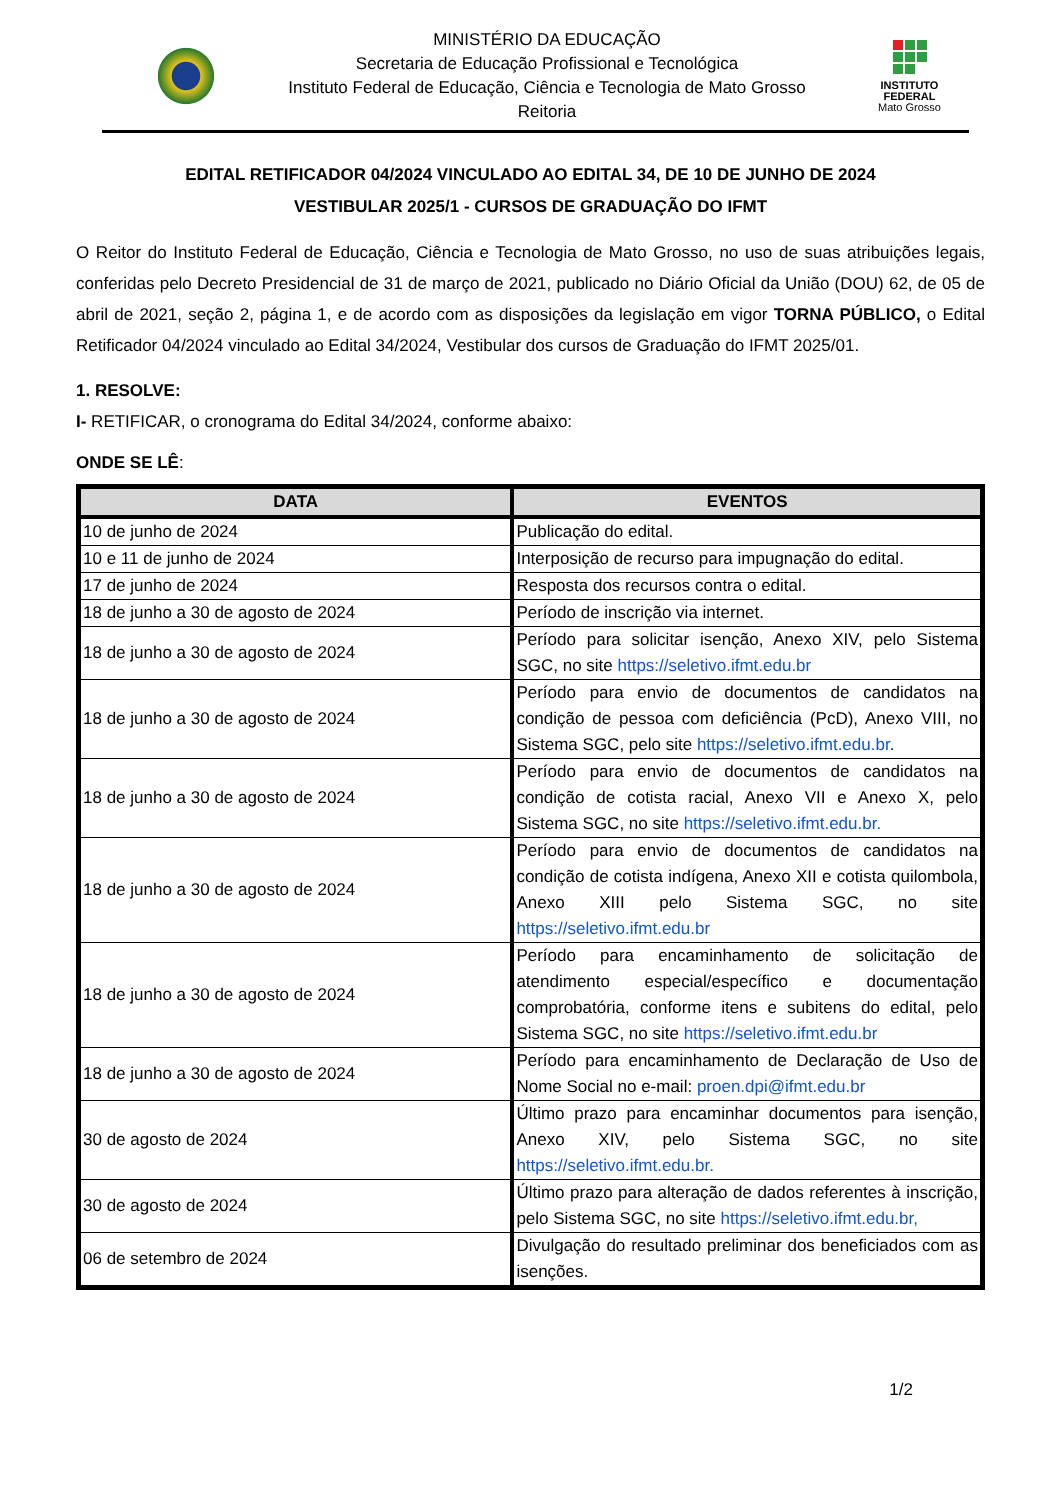MINISTÉRIO DA EDUCAÇÃO
Secretaria de Educação Profissional e Tecnológica
Instituto Federal de Educação, Ciência e Tecnologia de Mato Grosso
Reitoria
INSTITUTO
FEDERAL
Mato Grosso
EDITAL RETIFICADOR 04/2024 VINCULADO AO EDITAL 34, DE 10 DE JUNHO DE 2024
VESTIBULAR 2025/1 - CURSOS DE GRADUAÇÃO DO IFMT
O Reitor do Instituto Federal de Educação, Ciência e Tecnologia de Mato Grosso, no uso de suas atribuições legais, conferidas pelo Decreto Presidencial de 31 de março de 2021, publicado no Diário Oficial da União (DOU) 62, de 05 de abril de 2021, seção 2, página 1, e de acordo com as disposições da legislação em vigor TORNA PÚBLICO, o Edital Retificador 04/2024 vinculado ao Edital 34/2024, Vestibular dos cursos de Graduação do IFMT 2025/01.
1. RESOLVE:
I- RETIFICAR, o cronograma do Edital 34/2024, conforme abaixo:
ONDE SE LÊ:
| DATA | EVENTOS |
| --- | --- |
| 10 de junho de 2024 | Publicação do edital. |
| 10 e 11 de junho de 2024 | Interposição de recurso para impugnação do edital. |
| 17 de junho de 2024 | Resposta dos recursos contra o edital. |
| 18 de junho a 30 de agosto de 2024 | Período de inscrição via internet. |
| 18 de junho a 30 de agosto de 2024 | Período para solicitar isenção, Anexo XIV, pelo Sistema SGC, no site https://seletivo.ifmt.edu.br |
| 18 de junho a 30 de agosto de 2024 | Período para envio de documentos de candidatos na condição de pessoa com deficiência (PcD), Anexo VIII, no Sistema SGC, pelo site https://seletivo.ifmt.edu.br . |
| 18 de junho a 30 de agosto de 2024 | Período para envio de documentos de candidatos na condição de cotista racial, Anexo VII e Anexo X, pelo Sistema SGC, no site https://seletivo.ifmt.edu.br. |
| 18 de junho a 30 de agosto de 2024 | Período para envio de documentos de candidatos na condição de cotista indígena, Anexo XII e cotista quilombola, Anexo XIII pelo Sistema SGC, no site https://seletivo.ifmt.edu.br |
| 18 de junho a 30 de agosto de 2024 | Período para encaminhamento de solicitação de atendimento especial/específico e documentação comprobatória, conforme itens e subitens do edital, pelo Sistema SGC, no site https://seletivo.ifmt.edu.br |
| 18 de junho a 30 de agosto de 2024 | Período para encaminhamento de Declaração de Uso de Nome Social no e-mail: proen.dpi@ifmt.edu.br |
| 30 de agosto de 2024 | Último prazo para encaminhar documentos para isenção, Anexo XIV, pelo Sistema SGC, no site https://seletivo.ifmt.edu.br. |
| 30 de agosto de 2024 | Último prazo para alteração de dados referentes à inscrição, pelo Sistema SGC, no site https://seletivo.ifmt.edu.br, |
| 06 de setembro de 2024 | Divulgação do resultado preliminar dos beneficiados com as isenções. |
1/2